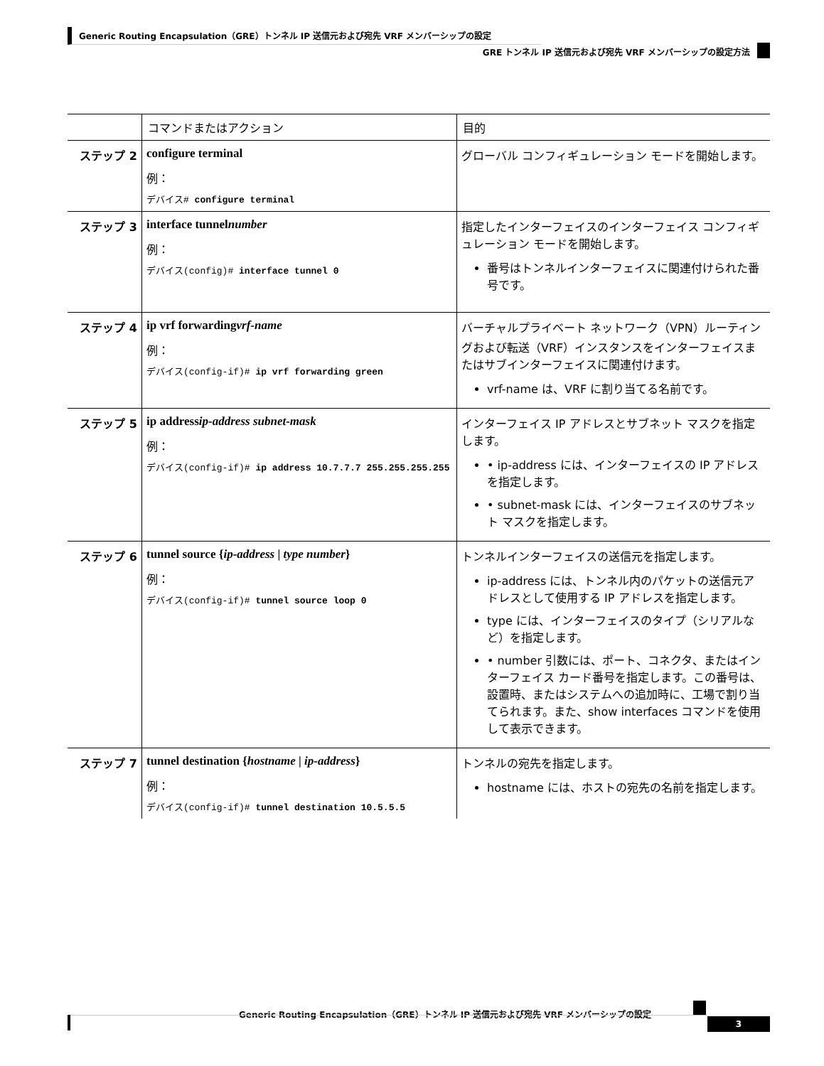Generic Routing Encapsulation（GRE）トンネル IP 送信元および宛先 VRF メンバーシップの設定
GRE トンネル IP 送信元および宛先 VRF メンバーシップの設定方法
| | コマンドまたはアクション | 目的 |
| --- | --- | --- |
| ステップ 2 | configure terminal 例： デバイス# configure terminal | グローバル コンフィギュレーション モードを開始します。 |
| ステップ 3 | interface tunnel number 例： デバイス(config)# interface tunnel 0 | 指定したインターフェイスのインターフェイス コンフィギュレーション モードを開始します。 番号はトンネルインターフェイスに関連付けられた番号です。 |
| ステップ 4 | ip vrf forwarding vrf-name 例： デバイス(config-if)# ip vrf forwarding green | バーチャルプライベート ネットワーク（VPN）ルーティングおよび転送（VRF）インスタンスをインターフェイスまたはサブインターフェイスに関連付けます。 vrf-name は、VRF に割り当てる名前です。 |
| ステップ 5 | ip address ip-address subnet-mask 例： デバイス(config-if)# ip address 10.7.7.7 255.255.255.255 | インターフェイス IP アドレスとサブネット マスクを指定します。 • ip-address には、インターフェイスの IP アドレスを指定します。 • subnet-mask には、インターフェイスのサブネット マスクを指定します。 |
| ステップ 6 | tunnel source { ip-address / type number } 例： デバイス(config-if)# tunnel source loop 0 | トンネルインターフェイスの送信元を指定します。 ip-address には、トンネル内のパケットの送信元アドレスとして使用する IP アドレスを指定します。 type には、インターフェイスのタイプ（シリアルなど）を指定します。 • number 引数には、ポート、コネクタ、またはインターフェイス カード番号を指定します。この番号は、設置時、またはシステムへの追加時に、工場で割り当てられます。また、show interfaces コマンドを使用して表示できます。 |
| ステップ 7 | tunnel destination { hostname / ip-address } 例： デバイス(config-if)# tunnel destination 10.5.5.5 | トンネルの宛先を指定します。 hostname には、ホストの宛先の名前を指定します。 |
Generic Routing Encapsulation（GRE）トンネル IP 送信元および宛先 VRF メンバーシップの設定
3